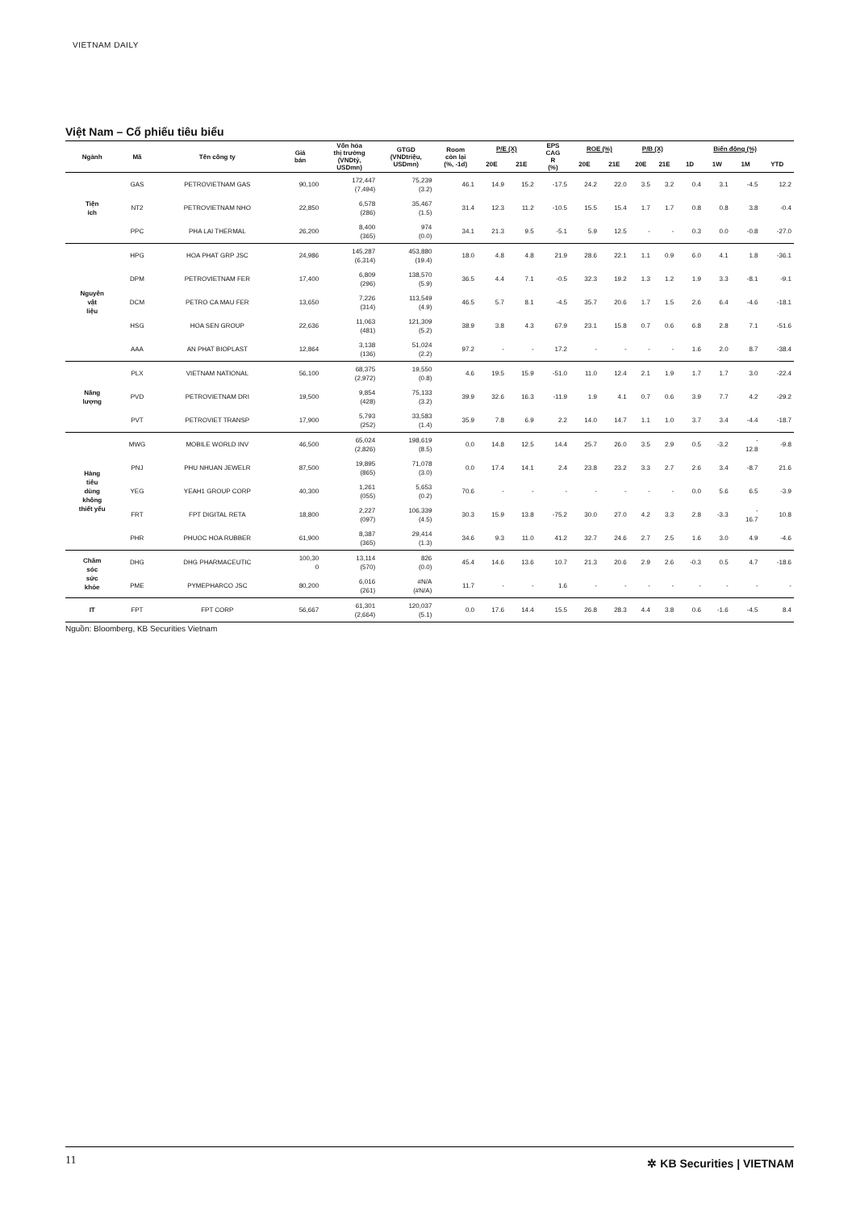VIETNAM DAILY
Việt Nam – Cổ phiếu tiêu biểu
| Ngành | Mã | Tên công ty | Giá bán | Vốn hóa thị trường (VNDtỷ, USDmn) | GTGD (VNDtriệu, USDmn) | Room còn lại (%, -1d) | P/E (X) | | EPS CAG R (%) | ROE (%) | | P/B (X) | | Biến động (%) | | | |
| --- | --- | --- | --- | --- | --- | --- | --- | --- | --- | --- | --- | --- | --- | --- | --- | --- | --- |
| | | | | | | | 20E | 21E | | 20E | 21E | 20E | 21E | 1D | 1W | 1M | YTD |
| Tiện ích | GAS | PETROVIETNAM GAS | 90,100 | 172,447 (7,494) | 75,239 (3.2) | 46.1 | 14.9 | 15.2 | -17.5 | 24.2 | 22.0 | 3.5 | 3.2 | 0.4 | 3.1 | -4.5 | 12.2 |
| | NT2 | PETROVIETNAM NHO | 22,850 | 6,578 (286) | 35,467 (1.5) | 31.4 | 12.3 | 11.2 | -10.5 | 15.5 | 15.4 | 1.7 | 1.7 | 0.8 | 0.8 | 3.8 | -0.4 |
| | PPC | PHA LAI THERMAL | 26,200 | 8,400 (365) | 974 (0.0) | 34.1 | 21.3 | 9.5 | -5.1 | 5.9 | 12.5 | - | - | 0.3 | 0.0 | -0.8 | -27.0 |
| Nguyên vật liệu | HPG | HOA PHAT GRP JSC | 24,986 | 145,287 (6,314) | 453,880 (19.4) | 18.0 | 4.8 | 4.8 | 21.9 | 28.6 | 22.1 | 1.1 | 0.9 | 6.0 | 4.1 | 1.8 | -36.1 |
| | DPM | PETROVIETNAM FER | 17,400 | 6,809 (296) | 138,570 (5.9) | 36.5 | 4.4 | 7.1 | -0.5 | 32.3 | 19.2 | 1.3 | 1.2 | 1.9 | 3.3 | -8.1 | -9.1 |
| | DCM | PETRO CA MAU FER | 13,650 | 7,226 (314) | 113,549 (4.9) | 46.5 | 5.7 | 8.1 | -4.5 | 35.7 | 20.6 | 1.7 | 1.5 | 2.6 | 6.4 | -4.6 | -18.1 |
| | HSG | HOA SEN GROUP | 22,636 | 11,063 (481) | 121,309 (5.2) | 38.9 | 3.8 | 4.3 | 67.9 | 23.1 | 15.8 | 0.7 | 0.6 | 6.8 | 2.8 | 7.1 | -51.6 |
| | AAA | AN PHAT BIOPLAST | 12,864 | 3,138 (136) | 51,024 (2.2) | 97.2 | - | - | 17.2 | - | - | - | - | 1.6 | 2.0 | 8.7 | -38.4 |
| Năng lượng | PLX | VIETNAM NATIONAL | 56,100 | 68,375 (2,972) | 19,550 (0.8) | 4.6 | 19.5 | 15.9 | -51.0 | 11.0 | 12.4 | 2.1 | 1.9 | 1.7 | 1.7 | 3.0 | -22.4 |
| | PVD | PETROVIETNAM DRI | 19,500 | 9,854 (428) | 75,133 (3.2) | 39.9 | 32.6 | 16.3 | -11.9 | 1.9 | 4.1 | 0.7 | 0.6 | 3.9 | 7.7 | 4.2 | -29.2 |
| | PVT | PETROVIET TRANSP | 17,900 | 5,793 (252) | 33,583 (1.4) | 35.9 | 7.8 | 6.9 | 2.2 | 14.0 | 14.7 | 1.1 | 1.0 | 3.7 | 3.4 | -4.4 | -18.7 |
| Hàng tiêu dùng không thiết yếu | MWG | MOBILE WORLD INV | 46,500 | 65,024 (2,826) | 198,619 (8.5) | 0.0 | 14.8 | 12.5 | 14.4 | 25.7 | 26.0 | 3.5 | 2.9 | 0.5 | -3.2 | - 12.8 | -9.8 |
| | PNJ | PHU NHUAN JEWELR | 87,500 | 19,895 (865) | 71,078 (3.0) | 0.0 | 17.4 | 14.1 | 2.4 | 23.8 | 23.2 | 3.3 | 2.7 | 2.6 | 3.4 | -8.7 | 21.6 |
| | YEG | YEAH1 GROUP CORP | 40,300 | 1,261 (055) | 5,653 (0.2) | 70.6 | - | - | - | - | - | - | - | 0.0 | 5.6 | 6.5 | -3.9 |
| | FRT | FPT DIGITAL RETA | 18,800 | 2,227 (097) | 106,339 (4.5) | 30.3 | 15.9 | 13.8 | -75.2 | 30.0 | 27.0 | 4.2 | 3.3 | 2.8 | -3.3 | - 16.7 | 10.8 |
| | PHR | PHUOC HOA RUBBER | 61,900 | 8,387 (365) | 29,414 (1.3) | 34.6 | 9.3 | 11.0 | 41.2 | 32.7 | 24.6 | 2.7 | 2.5 | 1.6 | 3.0 | 4.9 | -4.6 |
| Chăm sóc sức khỏe | DHG | DHG PHARMACEUTIC | 100,30 0 | 13,114 (570) | 826 (0.0) | 45.4 | 14.6 | 13.6 | 10.7 | 21.3 | 20.6 | 2.9 | 2.6 | -0.3 | 0.5 | 4.7 | -18.6 |
| | PME | PYMEPHARCO JSC | 80,200 | 6,016 (261) | #N/A (#N/A) | 11.7 | - | - | 1.6 | - | - | - | - | - | - | - | - |
| IT | FPT | FPT CORP | 56,667 | 61,301 (2,664) | 120,037 (5.1) | 0.0 | 17.6 | 14.4 | 15.5 | 26.8 | 28.3 | 4.4 | 3.8 | 0.6 | -1.6 | -4.5 | 8.4 |
Nguồn: Bloomberg, KB Securities Vietnam
11 ✲ KB Securities | VIETNAM